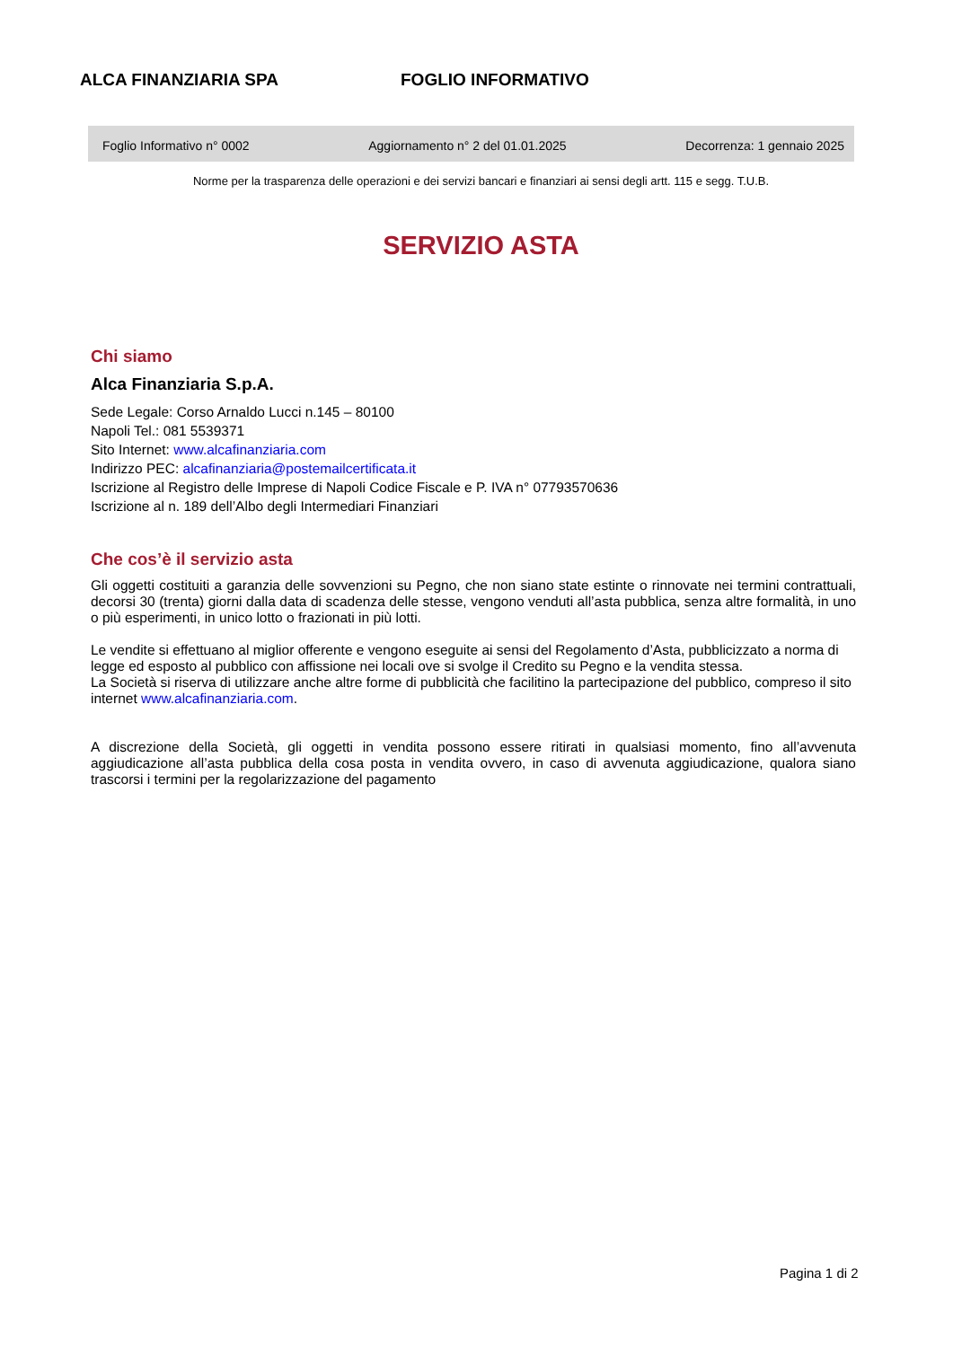ALCA FINANZIARIA SPA FOGLIO INFORMATIVO
Foglio Informativo n° 0002 Aggiornamento n° 2 del 01.01.2025 Decorrenza: 1 gennaio 2025
Norme per la trasparenza delle operazioni e dei servizi bancari e finanziari ai sensi degli artt. 115 e segg. T.U.B.
SERVIZIO ASTA
Chi siamo
Alca Finanziaria S.p.A.
Sede Legale: Corso Arnaldo Lucci n.145 – 80100
Napoli Tel.: 081 5539371
Sito Internet: www.alcafinanziaria.com
Indirizzo PEC: alcafinanziaria@postemailcertificata.it
Iscrizione al Registro delle Imprese di Napoli Codice Fiscale e P. IVA n° 07793570636
Iscrizione al n. 189 dell’Albo degli Intermediari Finanziari
Che cos’è il servizio asta
Gli oggetti costituiti a garanzia delle sovvenzioni su Pegno, che non siano state estinte o rinnovate nei termini contrattuali, decorsi 30 (trenta) giorni dalla data di scadenza delle stesse, vengono venduti all’asta pubblica, senza altre formalità, in uno o più esperimenti, in unico lotto o frazionati in più lotti.
Le vendite si effettuano al miglior offerente e vengono eseguite ai sensi del Regolamento d’Asta, pubblicizzato a norma di legge ed esposto al pubblico con affissione nei locali ove si svolge il Credito su Pegno e la vendita stessa.
La Società si riserva di utilizzare anche altre forme di pubblicità che facilitino la partecipazione del pubblico, compreso il sito internet www.alcafinanziaria.com.
A discrezione della Società, gli oggetti in vendita possono essere ritirati in qualsiasi momento, fino all’avvenuta aggiudicazione all’asta pubblica della cosa posta in vendita ovvero, in caso di avvenuta aggiudicazione, qualora siano trascorsi i termini per la regolarizzazione del pagamento
Pagina 1 di 2